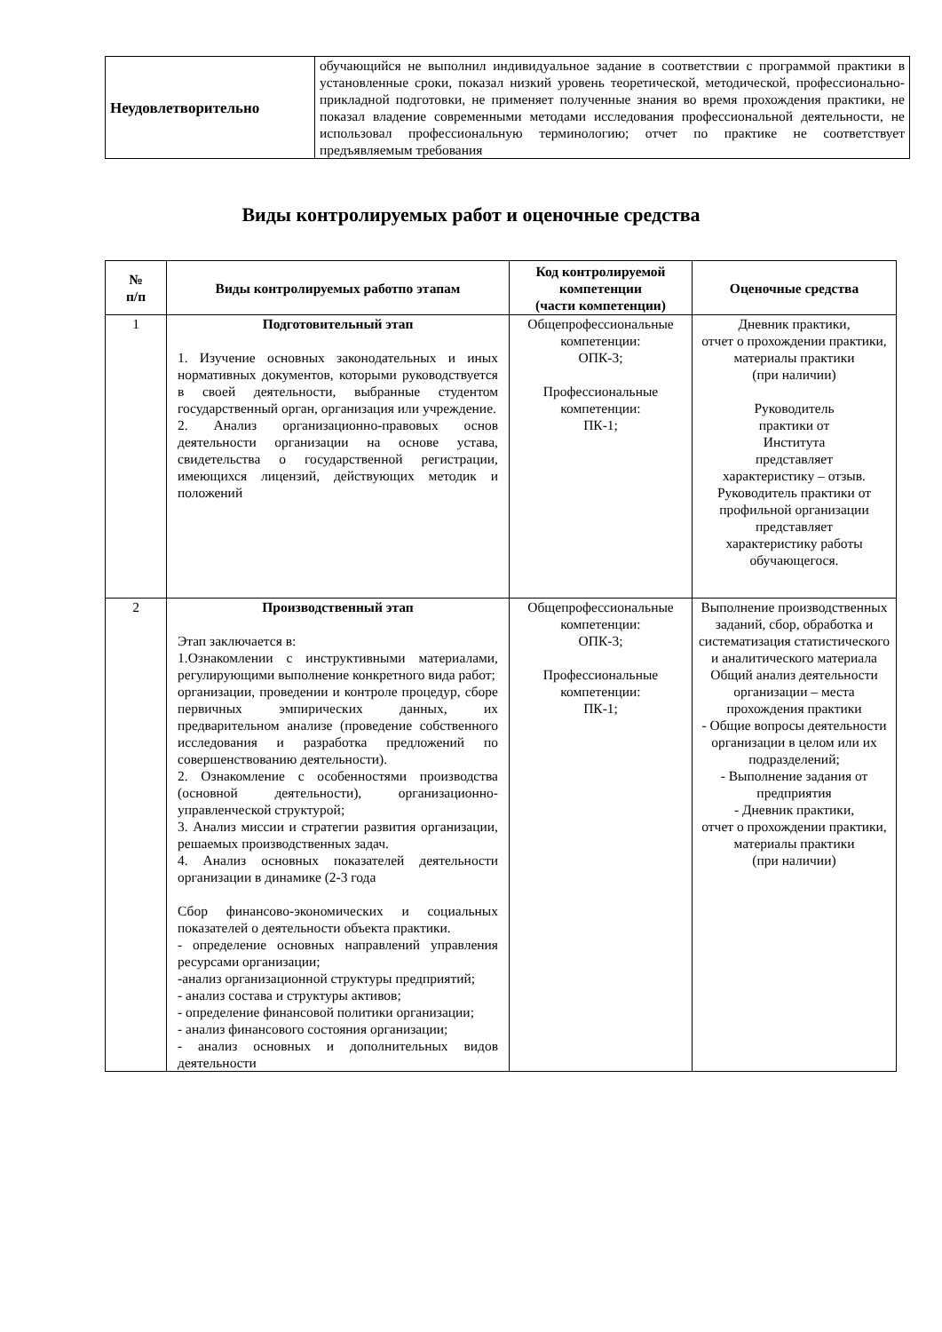| Неудовлетворительно | обучающийся не выполнил индивидуальное задание в соответствии с программой практики в установленные сроки, показал низкий уровень теоретической, методической, профессионально-прикладной подготовки, не применяет полученные знания во время прохождения практики, не показал владение современными методами исследования профессиональной деятельности, не использовал профессиональную терминологию; отчет по практике не соответствует предъявляемым требования |
Виды контролируемых работ и оценочные средства
| № п/п | Виды контролируемых работпо этапам | Код контролируемой компетенции (части компетенции) | Оценочные средства |
| --- | --- | --- | --- |
| 1 | Подготовительный этап 1. Изучение основных законодательных и иных нормативных документов, которыми руководствуется в своей деятельности, выбранные студентом государственный орган, организация или учреждение. 2. Анализ организационно-правовых основ деятельности организации на основе устава, свидетельства о государственной регистрации, имеющихся лицензий, действующих методик и положений | Общепрофессиональные компетенции: ОПК-3; Профессиональные компетенции: ПК-1; | Дневник практики, отчет о прохождении практики, материалы практики (при наличии) Руководитель практики от Института представляет характеристику – отзыв. Руководитель практики от профильной организации представляет характеристику работы обучающегося. |
| 2 | Производственный этап Этап заключается в: 1.Ознакомлении с инструктивными материалами, регулирующими выполнение конкретного вида работ; организации, проведении и контроле процедур, сборе первичных эмпирических данных, их предварительном анализе (проведение собственного исследования и разработка предложений по совершенствованию деятельности). 2. Ознакомление с особенностями производства (основной деятельности), организационно-управленческой структурой; 3. Анализ миссии и стратегии развития организации, решаемых производственных задач. 4. Анализ основных показателей деятельности организации в динамике (2-3 года Сбор финансово-экономических и социальных показателей о деятельности объекта практики. - определение основных направлений управления ресурсами организации; -анализ организационной структуры предприятий; - анализ состава и структуры активов; - определение финансовой политики организации; - анализ финансового состояния организации; - анализ основных и дополнительных видов деятельности | Общепрофессиональные компетенции: ОПК-3; Профессиональные компетенции: ПК-1; | Выполнение производственных заданий, сбор, обработка и систематизация статистического и аналитического материала Общий анализ деятельности организации – места прохождения практики - Общие вопросы деятельности организации в целом или их подразделений; - Выполнение задания от предприятия - Дневник практики, отчет о прохождении практики, материалы практики (при наличии) |